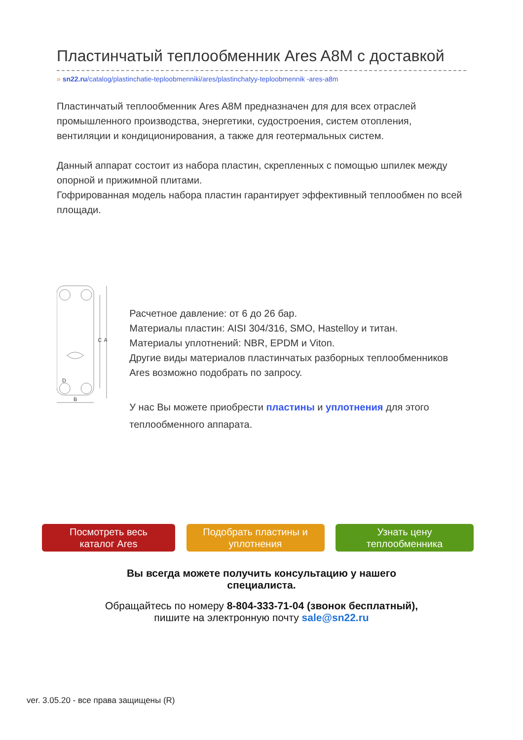Пластинчатый теплообменник Ares A8M с доставкой
» sn22.ru/catalog/plastinchatie-teploobmenniki/ares/plastinchatyy-teploobmennik -ares-a8m
Пластинчатый теплообменник Ares A8M предназначен для для всех отраслей промышленного производства, энергетики, судостроения, систем отопления, вентиляции и кондиционирования, а также для геотермальных систем.
Данный аппарат состоит из набора пластин, скрепленных с помощью шпилек между опорной и прижимной плитами.
Гофрированная модель набора пластин гарантирует эффективный теплообмен по всей площади.
C
A
B
D
Расчетное давление: от 6 до 26 бар.
Материалы пластин: AISI 304/316, SMO, Hastelloy и титан.
Материалы уплотнений: NBR, EPDM и Viton.
Другие виды материалов пластинчатых разборных теплообменников Ares возможно подобрать по запросу.
У нас Вы можете приобрести пластины и уплотнения для этого теплообменного аппарата.
Посмотреть весь
каталог Ares
Подобрать пластины и
уплотнения
Узнать цену
теплообменника
Вы всегда можете получить консультацию у нашего
специалиста.
Обращайтесь по номеру 8-804-333-71-04 (звонок бесплатный),
пишите на электронную почту sale@sn22.ru
ver. 3.05.20 - все права защищены (R)